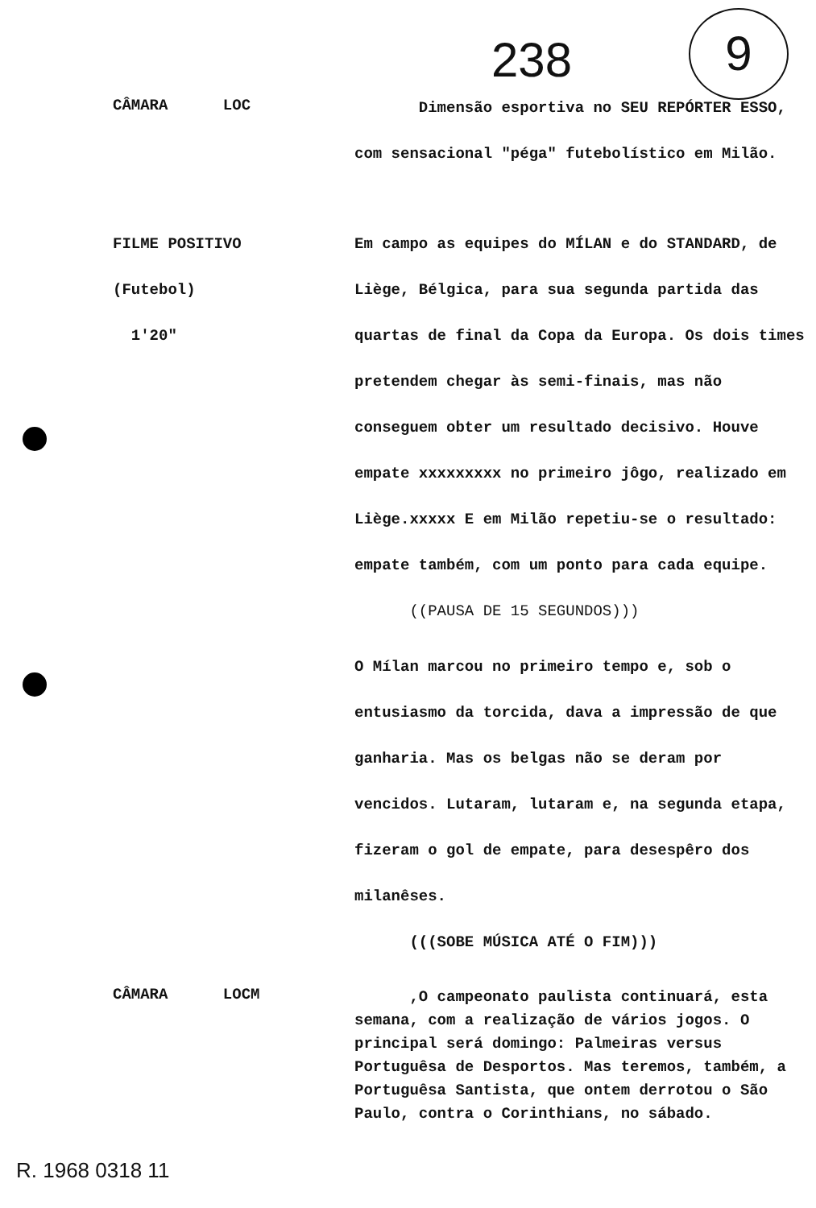238 9
CÂMARA LOC
Dimensão esportiva no SEU REPÓRTER ESSO, com sensacional "péga" futebolístico em Milão.
FILME POSITIVO
(Futebol)
1'20"
Em campo as equipes do MÍLAN e do STANDARD, de Liège, Bélgica, para sua segunda partida das quartas de final da Copa da Europa. Os dois times pretendem chegar às semi-finais, mas não conseguem obter um resultado decisivo. Houve empate xxxxxxxxx no primeiro jôgo, realizado em Liège.xxxxx E em Milão repetiu-se o resultado: empate também, com um ponto para cada equipe.
((PAUSA DE 15 SEGUNDOS)))
O Mílan marcou no primeiro tempo e, sob o entusiasmo da torcida, dava a impressão de que ganharia. Mas os belgas não se deram por vencidos. Lutaram, lutaram e, na segunda etapa, fizeram o gol de empate, para desespêro dos milanêses.
(((SOBE MÚSICA ATÉ O FIM)))
CÂMARA LOCM
,O campeonato paulista continuará, esta semana, com a realização de vários jogos. O principal será domingo: Palmeiras versus Portuguêsa de Desportos. Mas teremos, também, a Portuguêsa Santista, que ontem derrotou o São Paulo, contra o Corinthians, no sábado.
R. 1968 0318 11